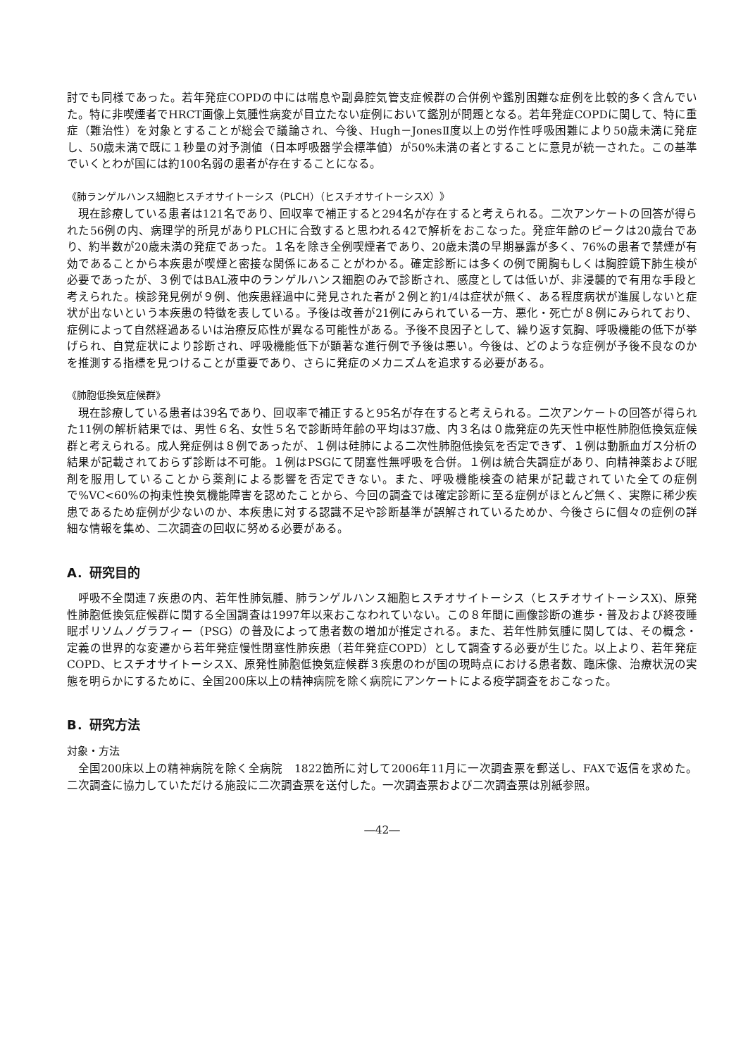討でも同様であった。若年発症COPDの中には喘息や副鼻腔気管支症候群の合併例や鑑別困難な症例を比較的多く含んでいた。特に非喫煙者でHRCT画像上気腫性病変が目立たない症例において鑑別が問題となる。若年発症COPDに関して、特に重症（難治性）を対象とすることが総会で議論され、今後、Hugh－JonesⅡ度以上の労作性呼吸困難により50歳未満に発症し、50歳未満で既に１秒量の対予測値（日本呼吸器学会標準値）が50%未満の者とすることに意見が統一された。この基準でいくとわが国には約100名弱の患者が存在することになる。
《肺ランゲルハンス細胞ヒスチオサイトーシス（PLCH）（ヒスチオサイトーシスX）》
現在診療している患者は121名であり、回収率で補正すると294名が存在すると考えられる。二次アンケートの回答が得られた56例の内、病理学的所見がありPLCHに合致すると思われる42で解析をおこなった。発症年齢のピークは20歳台であり、約半数が20歳未満の発症であった。１名を除き全例喫煙者であり、20歳未満の早期暴露が多く、76%の患者で禁煙が有効であることから本疾患が喫煙と密接な関係にあることがわかる。確定診断には多くの例で開胸もしくは胸腔鏡下肺生検が必要であったが、３例ではBAL液中のランゲルハンス細胞のみで診断され、感度としては低いが、非浸襲的で有用な手段と考えられた。検診発見例が９例、他疾患経過中に発見された者が２例と約1/4は症状が無く、ある程度病状が進展しないと症状が出ないという本疾患の特徴を表している。予後は改善が21例にみられている一方、悪化・死亡が８例にみられており、症例によって自然経過あるいは治療反応性が異なる可能性がある。予後不良因子として、繰り返す気胸、呼吸機能の低下が挙げられ、自覚症状により診断され、呼吸機能低下が顕著な進行例で予後は悪い。今後は、どのような症例が予後不良なのかを推測する指標を見つけることが重要であり、さらに発症のメカニズムを追求する必要がある。
《肺胞低換気症候群》
現在診療している患者は39名であり、回収率で補正すると95名が存在すると考えられる。二次アンケートの回答が得られた11例の解析結果では、男性６名、女性５名で診断時年齢の平均は37歳、内３名は０歳発症の先天性中枢性肺胞低換気症候群と考えられる。成人発症例は８例であったが、１例は硅肺による二次性肺胞低換気を否定できず、１例は動脈血ガス分析の結果が記載されておらず診断は不可能。１例はPSGにて閉塞性無呼吸を合併。１例は統合失調症があり、向精神薬および眠剤を服用していることから薬剤による影響を否定できない。また、呼吸機能検査の結果が記載されていた全ての症例で%VC<60%の拘束性換気機能障害を認めたことから、今回の調査では確定診断に至る症例がほとんど無く、実際に稀少疾患であるため症例が少ないのか、本疾患に対する認識不足や診断基準が誤解されているためか、今後さらに個々の症例の詳細な情報を集め、二次調査の回収に努める必要がある。
A．研究目的
呼吸不全関連７疾患の内、若年性肺気腫、肺ランゲルハンス細胞ヒスチオサイトーシス（ヒスチオサイトーシスX)、原発性肺胞低換気症候群に関する全国調査は1997年以来おこなわれていない。この８年間に画像診断の進歩・普及および終夜睡眠ポリソムノグラフィー（PSG）の普及によって患者数の増加が推定される。また、若年性肺気腫に関しては、その概念・定義の世界的な変遷から若年発症慢性閉塞性肺疾患（若年発症COPD）として調査する必要が生じた。以上より、若年発症COPD、ヒスチオサイトーシスX、原発性肺胞低換気症候群３疾患のわが国の現時点における患者数、臨床像、治療状況の実態を明らかにするために、全国200床以上の精神病院を除く病院にアンケートによる疫学調査をおこなった。
B．研究方法
対象・方法
全国200床以上の精神病院を除く全病院　1822箇所に対して2006年11月に一次調査票を郵送し、FAXで返信を求めた。二次調査に協力していただける施設に二次調査票を送付した。一次調査票および二次調査票は別紙参照。
―42―